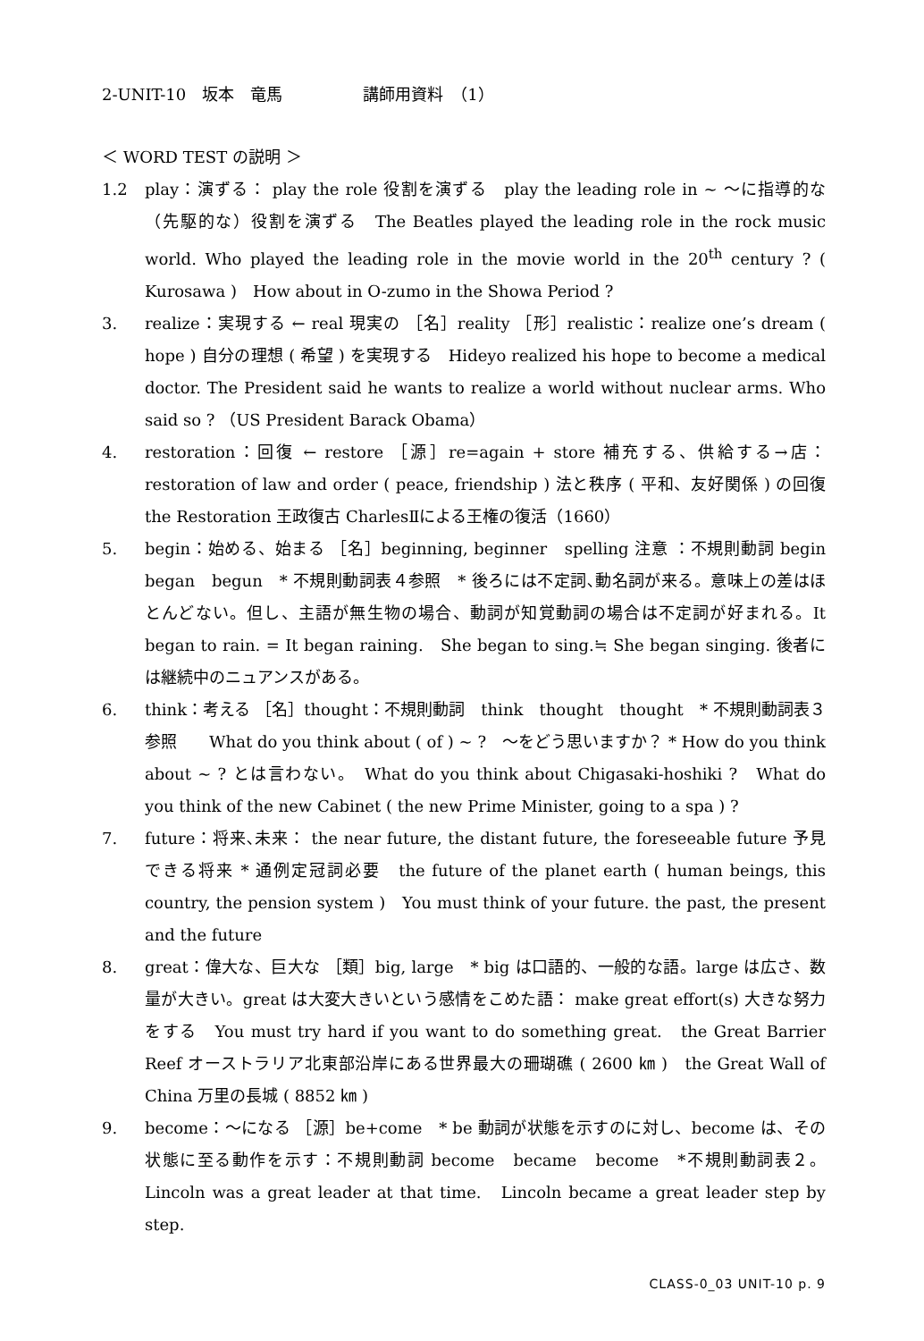2-UNIT-10　坂本　竜馬　　　　　講師用資料　（1）
＜ WORD TEST の説明 ＞
1.2 play：演ずる： play the role 役割を演ずる　play the leading role in ~ 〜に指導的な（先駆的な）役割を演ずる　The Beatles played the leading role in the rock music world. Who played the leading role in the movie world in the 20<sup>th</sup> century ? ( Kurosawa )　How about in O-zumo in the Showa Period ?
3. realize：実現する ← real 現実の ［名］reality ［形］realistic：realize one’s dream ( hope ) 自分の理想 ( 希望 ) を実現する　Hideyo realized his hope to become a medical doctor. The President said he wants to realize a world without nuclear arms. Who said so ? （US President Barack Obama）
4. restoration：回復 ← restore ［源］re=again + store 補充する、供給する→店：restoration of law and order ( peace, friendship ) 法と秩序 ( 平和、友好関係 ) の回復　the Restoration 王政復古 CharlesⅡによる王権の復活（1660）
5. begin：始める、始まる ［名］beginning, beginner　spelling 注意 ：不規則動詞 begin　began　begun　* 不規則動詞表４参照　* 後ろには不定詞､動名詞が来る。意味上の差はほとんどない。但し、主語が無生物の場合、動詞が知覚動詞の場合は不定詞が好まれる。It began to rain. = It began raining.　She began to sing.≒ She began singing. 後者には継続中のニュアンスがある。
6. think：考える ［名］thought：不規則動詞　think　thought　thought　* 不規則動詞表３参照　　What do you think about ( of ) ~ ?　〜をどう思いますか？ * How do you think about ~ ? とは言わない。　What do you think about Chigasaki-hoshiki ?　What do you think of the new Cabinet ( the new Prime Minister, going to a spa ) ?
7. future：将来､未来： the near future, the distant future, the foreseeable future 予見できる将来 * 通例定冠詞必要　the future of the planet earth ( human beings, this country, the pension system )　You must think of your future. the past, the present and the future
8. great：偉大な、巨大な ［類］big, large　* big は口語的、一般的な語。large は広さ、数量が大きい。great は大変大きいという感情をこめた語： make great effort(s) 大きな努力をする　You must try hard if you want to do something great.　the Great Barrier Reef オーストラリア北東部沿岸にある世界最大の珊瑚礁 ( 2600 ㎞ )　the Great Wall of China 万里の長城 ( 8852 ㎞ )
9. become：〜になる ［源］be+come　* be 動詞が状態を示すのに対し、become は、その状態に至る動作を示す：不規則動詞 become　became　become　*不規則動詞表２。　Lincoln was a great leader at that time.　Lincoln became a great leader step by step.
CLASS-0_03 UNIT-10 p. 9